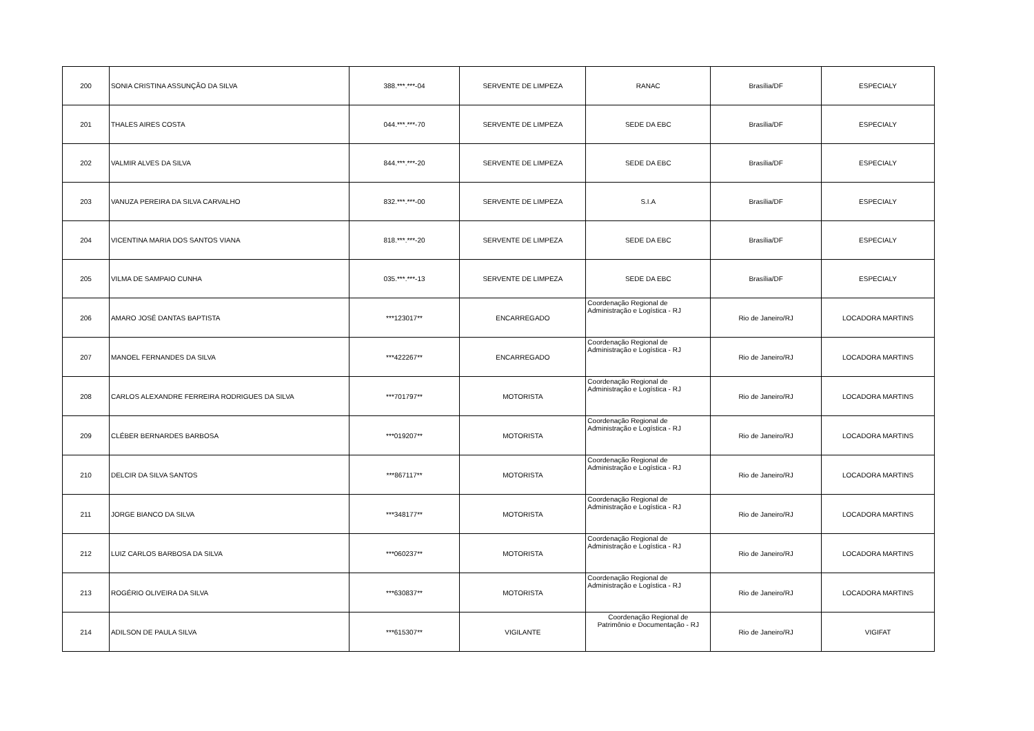| 200 | SONIA CRISTINA ASSUNÇÃO DA SILVA | 388.***.***-04 | SERVENTE DE LIMPEZA | RANAC | Brasília/DF | ESPECIALY |
| 201 | THALES AIRES COSTA | 044.***.***-70 | SERVENTE DE LIMPEZA | SEDE DA EBC | Brasília/DF | ESPECIALY |
| 202 | VALMIR ALVES DA SILVA | 844.***.***-20 | SERVENTE DE LIMPEZA | SEDE DA EBC | Brasília/DF | ESPECIALY |
| 203 | VANUZA PEREIRA DA SILVA CARVALHO | 832.***.***-00 | SERVENTE DE LIMPEZA | S.I.A | Brasília/DF | ESPECIALY |
| 204 | VICENTINA MARIA DOS SANTOS VIANA | 818.***.***-20 | SERVENTE DE LIMPEZA | SEDE DA EBC | Brasília/DF | ESPECIALY |
| 205 | VILMA DE SAMPAIO CUNHA | 035.***.***-13 | SERVENTE DE LIMPEZA | SEDE DA EBC | Brasília/DF | ESPECIALY |
| 206 | AMARO JOSÉ DANTAS BAPTISTA | ***123017** | ENCARREGADO | Coordenação Regional de Administração e Logística - RJ | Rio de Janeiro/RJ | LOCADORA MARTINS |
| 207 | MANOEL FERNANDES DA SILVA | ***422267** | ENCARREGADO | Coordenação Regional de Administração e Logística - RJ | Rio de Janeiro/RJ | LOCADORA MARTINS |
| 208 | CARLOS ALEXANDRE FERREIRA RODRIGUES DA SILVA | ***701797** | MOTORISTA | Coordenação Regional de Administração e Logística - RJ | Rio de Janeiro/RJ | LOCADORA MARTINS |
| 209 | CLÉBER BERNARDES BARBOSA | ***019207** | MOTORISTA | Coordenação Regional de Administração e Logística - RJ | Rio de Janeiro/RJ | LOCADORA MARTINS |
| 210 | DELCIR DA SILVA SANTOS | ***867117** | MOTORISTA | Coordenação Regional de Administração e Logística - RJ | Rio de Janeiro/RJ | LOCADORA MARTINS |
| 211 | JORGE BIANCO DA SILVA | ***348177** | MOTORISTA | Coordenação Regional de Administração e Logística - RJ | Rio de Janeiro/RJ | LOCADORA MARTINS |
| 212 | LUIZ CARLOS BARBOSA DA SILVA | ***060237** | MOTORISTA | Coordenação Regional de Administração e Logística - RJ | Rio de Janeiro/RJ | LOCADORA MARTINS |
| 213 | ROGÉRIO OLIVEIRA DA SILVA | ***630837** | MOTORISTA | Coordenação Regional de Administração e Logística - RJ | Rio de Janeiro/RJ | LOCADORA MARTINS |
| 214 | ADILSON DE PAULA SILVA | ***615307** | VIGILANTE | Coordenação Regional de Patrimônio e Documentação - RJ | Rio de Janeiro/RJ | VIGIFAT |